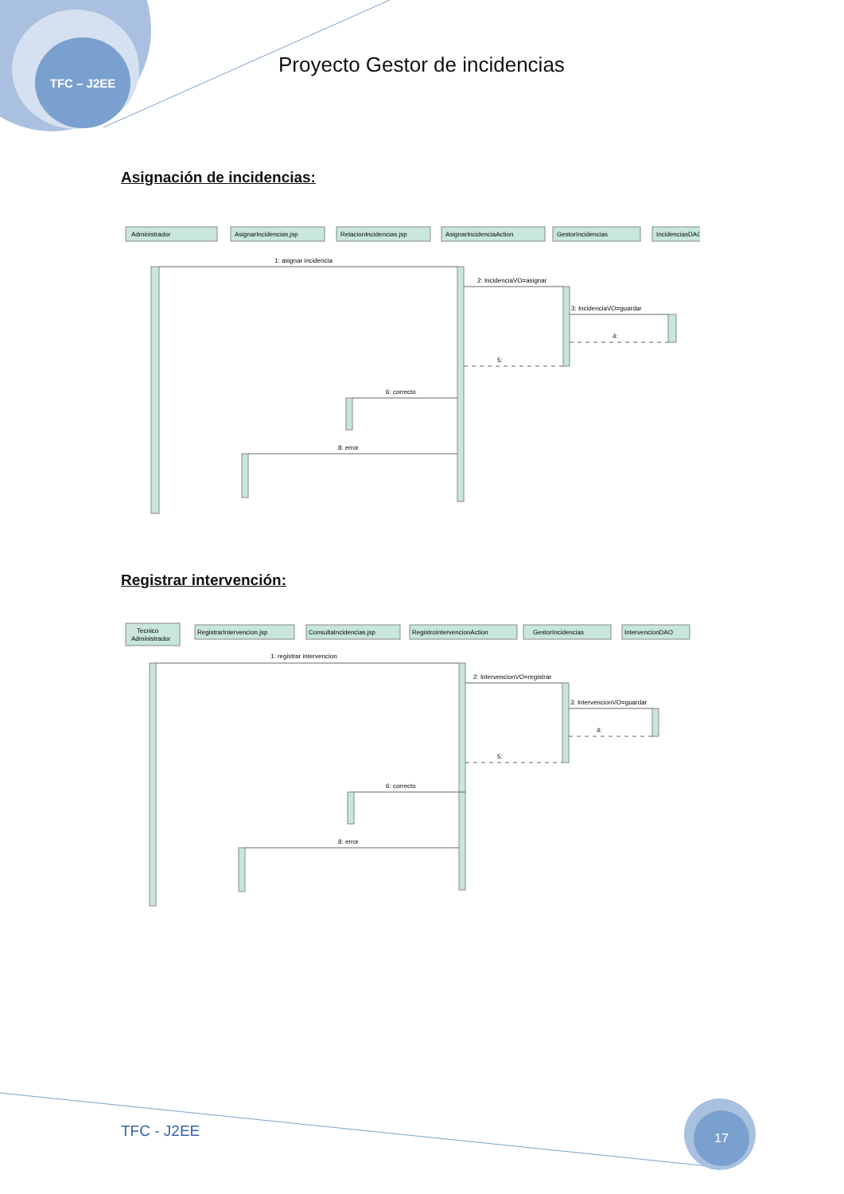TFC – J2EE
Proyecto Gestor de incidencias
Asignación de incidencias:
Administrador
AsignarIncidencias.jsp
RelacionIncidencias.jsp
AsignarIncidenciaAction
GestorIncidencias
IncidenciasDAO
1: asignar incidencia
2: IncidenciaVO=asignar
3: IncidenciaVO=guardar
4:
5:
6: correcto
8: error
Registrar intervención:
Tecnico
Administrador
RegistrarIntervencion.jsp
ConsultaIncidencias.jsp
RegistroIntervencionAction
GestorIncidencias
IntervencionDAO
1: registrar intervencion
2: IntervencionVO=registrar
3: IntervencionVO=guardar
4:
5:
6: correcto
8: error
TFC - J2EE
17